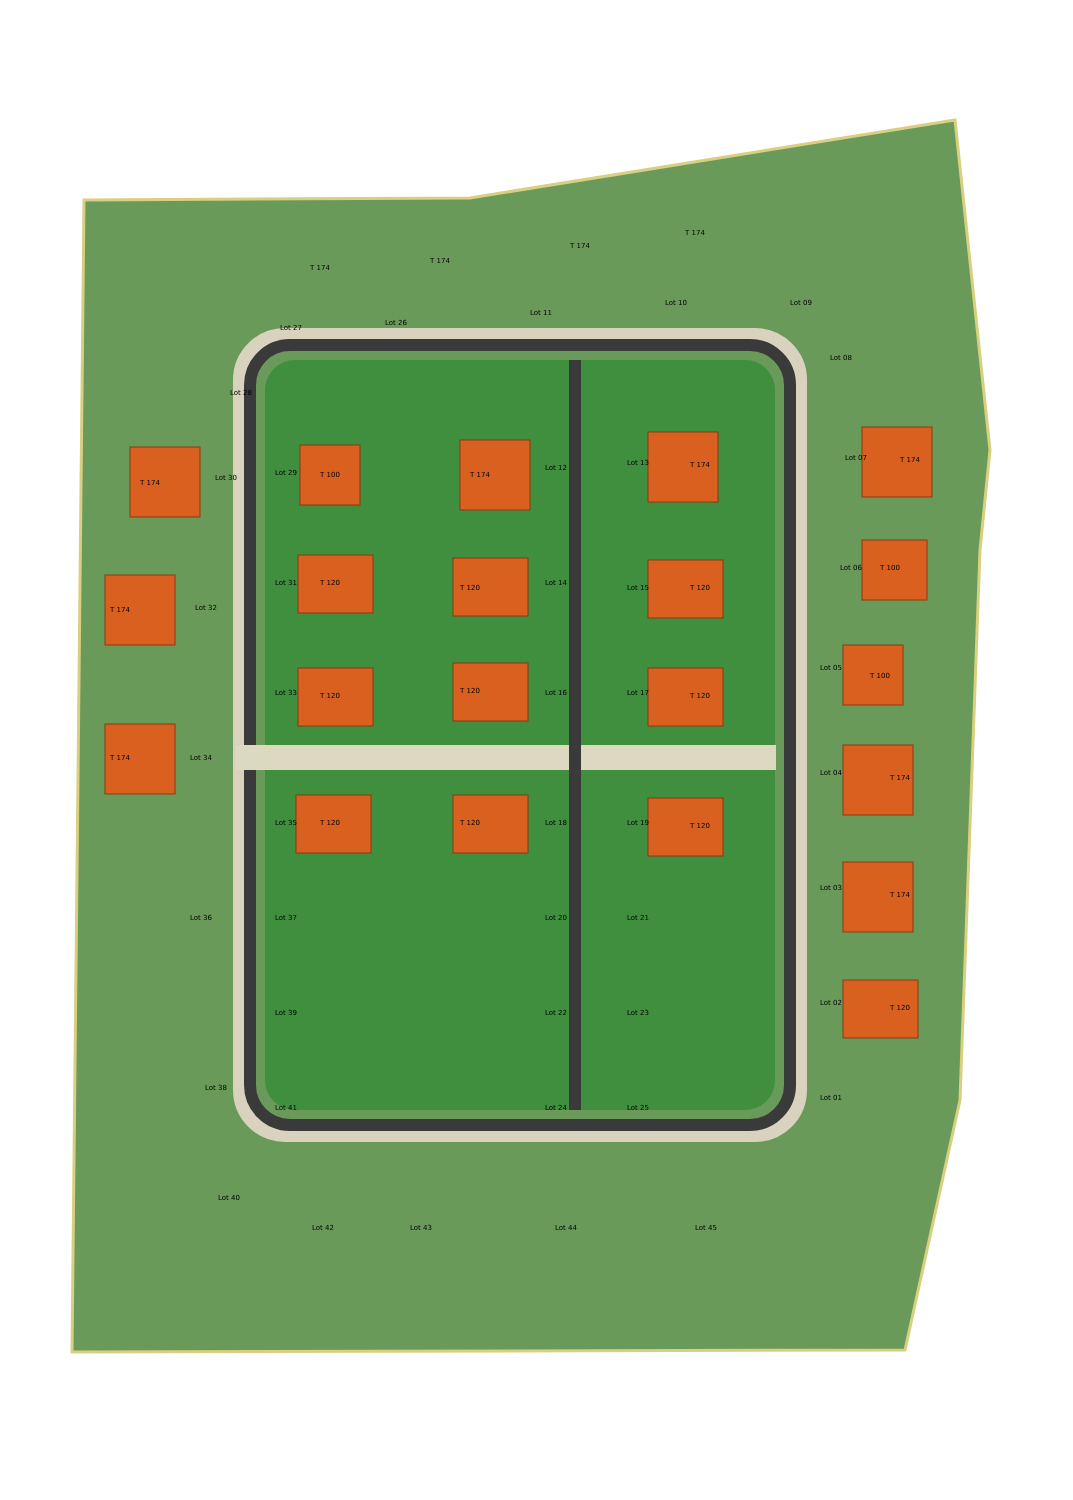Lot 27
Lot 26
Lot 11
Lot 10
Lot 09
Lot 08
Lot 07
Lot 06
Lot 05
Lot 04
Lot 03
Lot 02
Lot 01
Lot 28
Lot 30
Lot 32
Lot 34
Lot 36
Lot 38
Lot 40
Lot 29
Lot 12
Lot 13
Lot 31
Lot 14
Lot 15
Lot 33
Lot 16
Lot 17
Lot 35
Lot 18
Lot 19
Lot 37
Lot 20
Lot 21
Lot 39
Lot 22
Lot 23
Lot 41
Lot 24
Lot 25
Lot 42
Lot 43
Lot 44
Lot 45
T 174
T 174
T 174
T 174
T 100
T 174
T 174
T 120
T 120
T 120
T 120
T 120
T 120
T 120
T 120
T 120
T 174
T 174
T 174
T 174
T 100
T 100
T 174
T 174
T 120